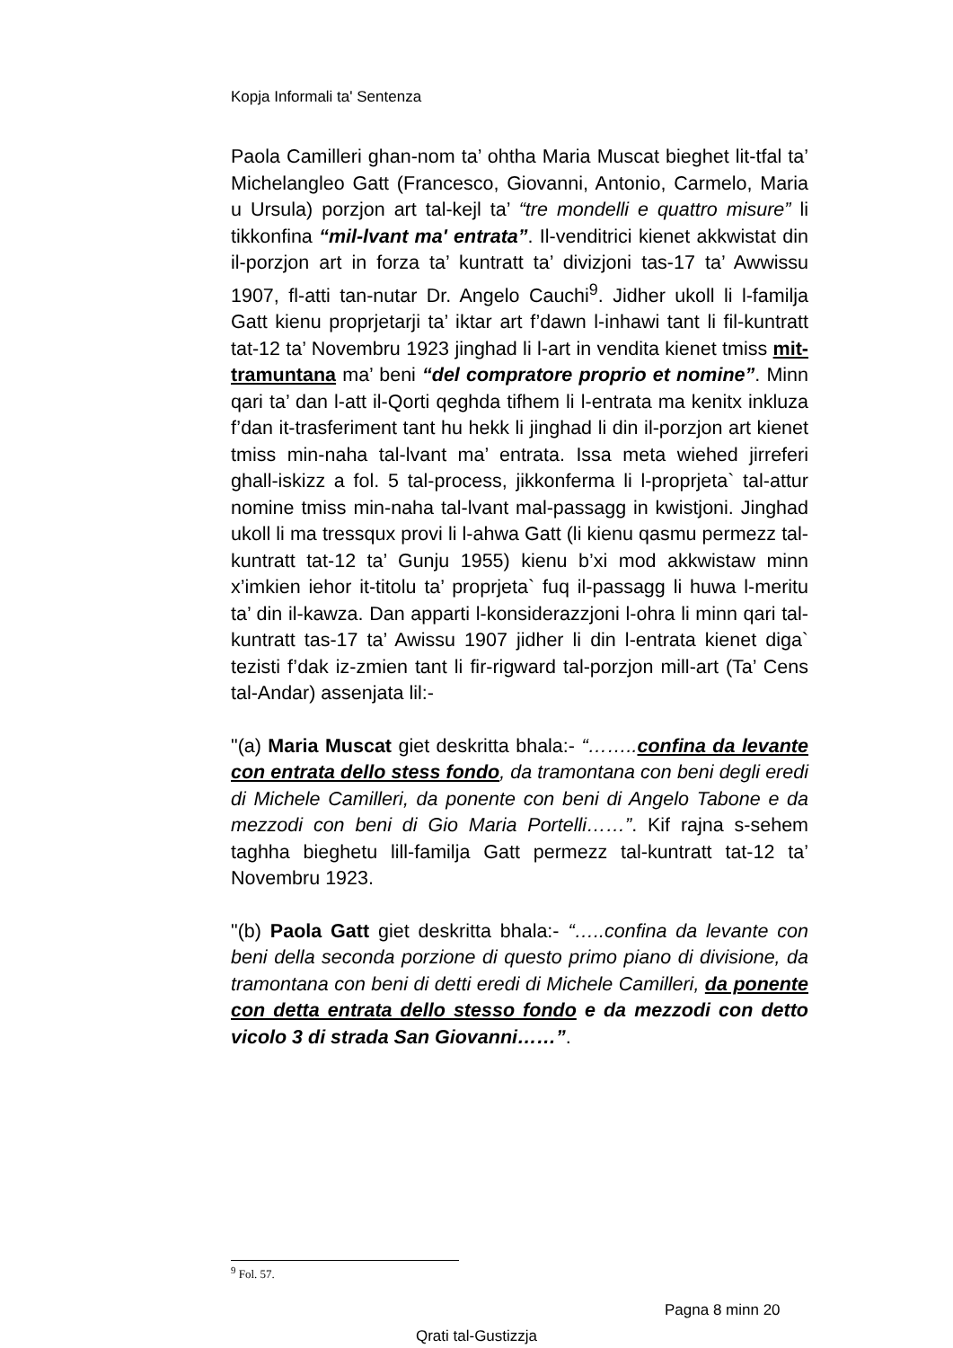Kopja Informali ta' Sentenza
Paola Camilleri ghan-nom ta’ ohtha Maria Muscat bieghet lit-tfal ta’ Michelangleo Gatt (Francesco, Giovanni, Antonio, Carmelo, Maria u Ursula) porzjon art tal-kejl ta’ “tre mondelli e quattro misure” li tikkonfina “mil-lvant ma' entrata”. Il-venditrici kienet akkwistat din il-porzjon art in forza ta’ kuntratt ta’ divizjoni tas-17 ta’ Awwissu 1907, fl-atti tan-nutar Dr. Angelo Cauchi<sup>9</sup>. Jidher ukoll li l-familja Gatt kienu proprjetarji ta’ iktar art f’dawn l-inhawi tant li fil-kuntratt tat-12 ta’ Novembru 1923 jinghad li l-art in vendita kienet tmiss mit-tramuntana ma’ beni “del compratore proprio et nomine”. Minn qari ta’ dan l-att il-Qorti qeghda tifhem li l-entrata ma kenitx inkluza f’dan it-trasferiment tant hu hekk li jinghad li din il-porzjon art kienet tmiss min-naha tal-lvant ma’ entrata. Issa meta wiehed jirreferi ghall-iskizz a fol. 5 tal-process, jikkonferma li l-proprjeta` tal-attur nomine tmiss min-naha tal-lvant mal-passagg in kwistjoni. Jinghad ukoll li ma tressqux provi li l-ahwa Gatt (li kienu qasmu permezz tal-kuntratt tat-12 ta’ Gunju 1955) kienu b’xi mod akkwistaw minn x’imkien iehor it-titolu ta’ proprjeta` fuq il-passagg li huwa l-meritu ta’ din il-kawza. Dan apparti l-konsiderazzjoni l-ohra li minn qari tal-kuntratt tas-17 ta’ Awissu 1907 jidher li din l-entrata kienet diga` tezisti f’dak iz-zmien tant li fir-rigward tal-porzjon mill-art (Ta’ Cens tal-Andar) assenjata lil:-
"(a) Maria Muscat giet deskritta bhala:- “……..confina da levante con entrata dello stess fondo, da tramontana con beni degli eredi di Michele Camilleri, da ponente con beni di Angelo Tabone e da mezzodi con beni di Gio Maria Portelli……”. Kif rajna s-sehem taghha bieghetu lill-familja Gatt permezz tal-kuntratt tat-12 ta’ Novembru 1923.
"(b) Paola Gatt giet deskritta bhala:- “…..confina da levante con beni della seconda porzione di questo primo piano di divisione, da tramontana con beni di detti eredi di Michele Camilleri, da ponente con detta entrata dello stesso fondo e da mezzodi con detto vicolo 3 di strada San Giovanni……”.
<sup>9</sup> Fol. 57.
Pagna 8 minn 20
Qrati tal-Gustizzja